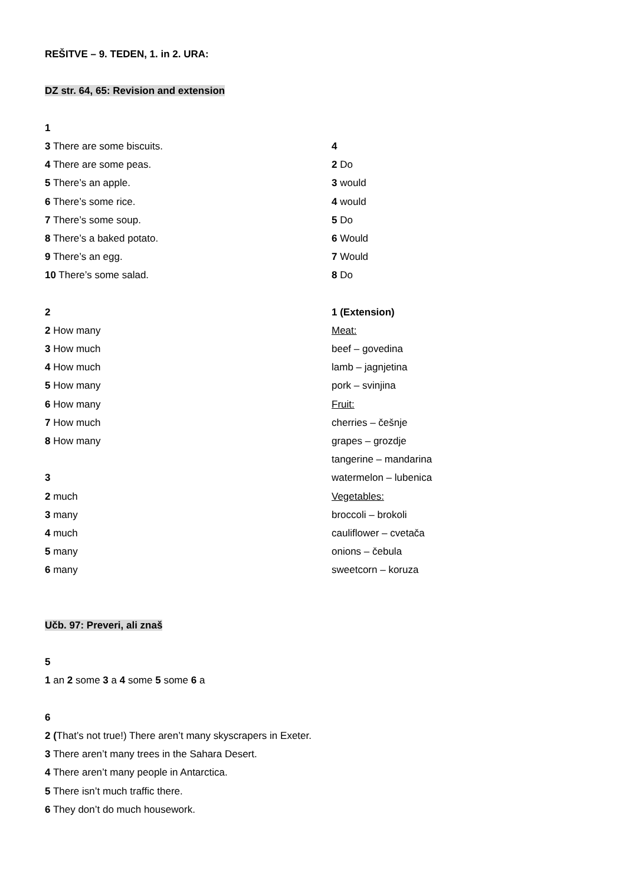REŠITVE – 9. TEDEN, 1. in 2. URA:
DZ str. 64, 65: Revision and extension
1
3 There are some biscuits.
4 There are some peas.
5 There’s an apple.
6 There’s some rice.
7 There’s some soup.
8 There’s a baked potato.
9 There’s an egg.
10 There’s some salad.
2
2 How many
3 How much
4 How much
5 How many
6 How many
7 How much
8 How many
3
2 much
3 many
4 much
5 many
6 many
4
2 Do
3 would
4 would
5 Do
6 Would
7 Would
8 Do
1 (Extension)
Meat:
beef – govedina
lamb – jagnjetina
pork – svinjina
Fruit:
cherries – češnje
grapes – grozdje
tangerine – mandarina
watermelon – lubenica
Vegetables:
broccoli – brokoli
cauliflower – cvetača
onions – čebula
sweetcorn – koruza
Učb. 97: Preveri, ali znaš
5
1 an 2 some 3 a 4 some 5 some 6 a
6
2 (That’s not true!) There aren’t many skyscrapers in Exeter.
3 There aren’t many trees in the Sahara Desert.
4 There aren’t many people in Antarctica.
5 There isn’t much traffic there.
6 They don’t do much housework.